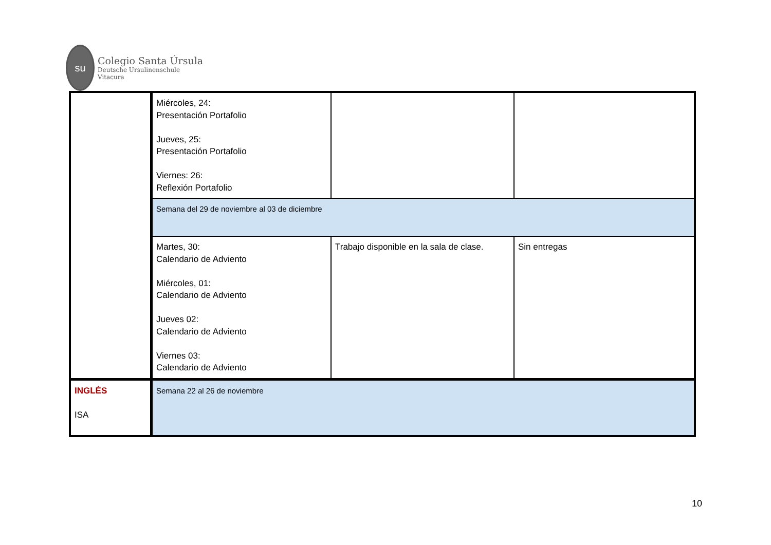su
Colegio Santa Úrsula
Deutsche Ursulinenschule
Vitacura
| | Miércoles, 24: Presentación Portafolio Jueves, 25: Presentación Portafolio Viernes: 26: Reflexión Portafolio | | |
| | Semana del 29 de noviembre al 03 de diciembre | | |
| | Martes, 30: Calendario de Adviento Miércoles, 01: Calendario de Adviento Jueves 02: Calendario de Adviento Viernes 03: Calendario de Adviento | Trabajo disponible en la sala de clase. | Sin entregas |
| INGLÉS ISA | Semana 22 al 26 de noviembre | | |
10